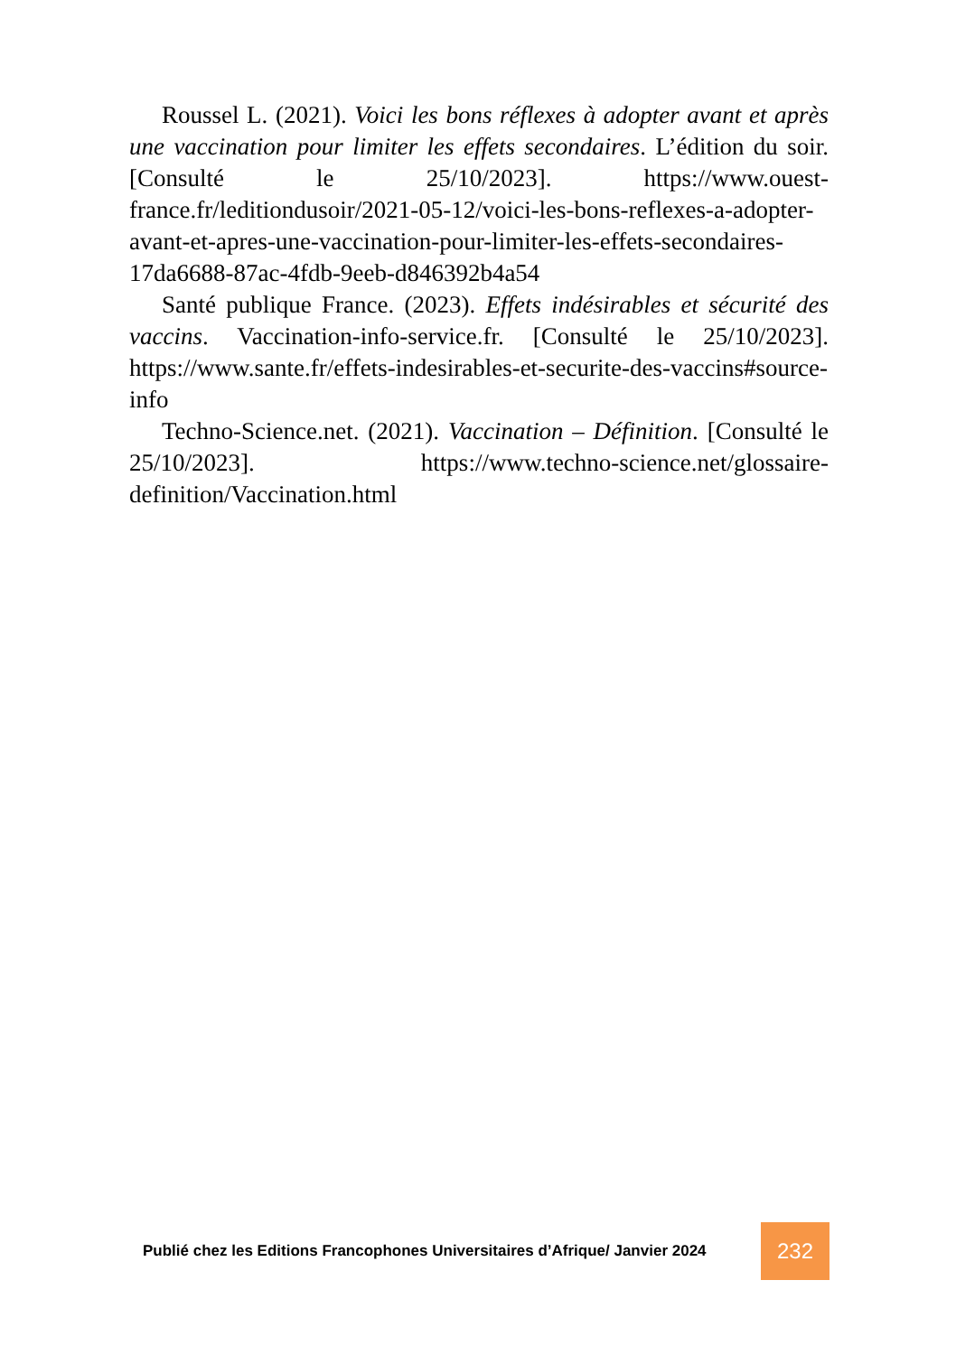Roussel L. (2021). Voici les bons réflexes à adopter avant et après une vaccination pour limiter les effets secondaires. L’édition du soir. [Consulté le 25/10/2023]. https://www.ouest-france.fr/leditiondusoir/2021-05-12/voici-les-bons-reflexes-a-adopter-avant-et-apres-une-vaccination-pour-limiter-les-effets-secondaires-17da6688-87ac-4fdb-9eeb-d846392b4a54
Santé publique France. (2023). Effets indésirables et sécurité des vaccins. Vaccination-info-service.fr. [Consulté le 25/10/2023]. https://www.sante.fr/effets-indesirables-et-securite-des-vaccins#source-info
Techno-Science.net. (2021). Vaccination – Définition. [Consulté le 25/10/2023]. https://www.techno-science.net/glossaire-definition/Vaccination.html
Publié chez les Editions Francophones Universitaires d’Afrique/ Janvier 2024
232